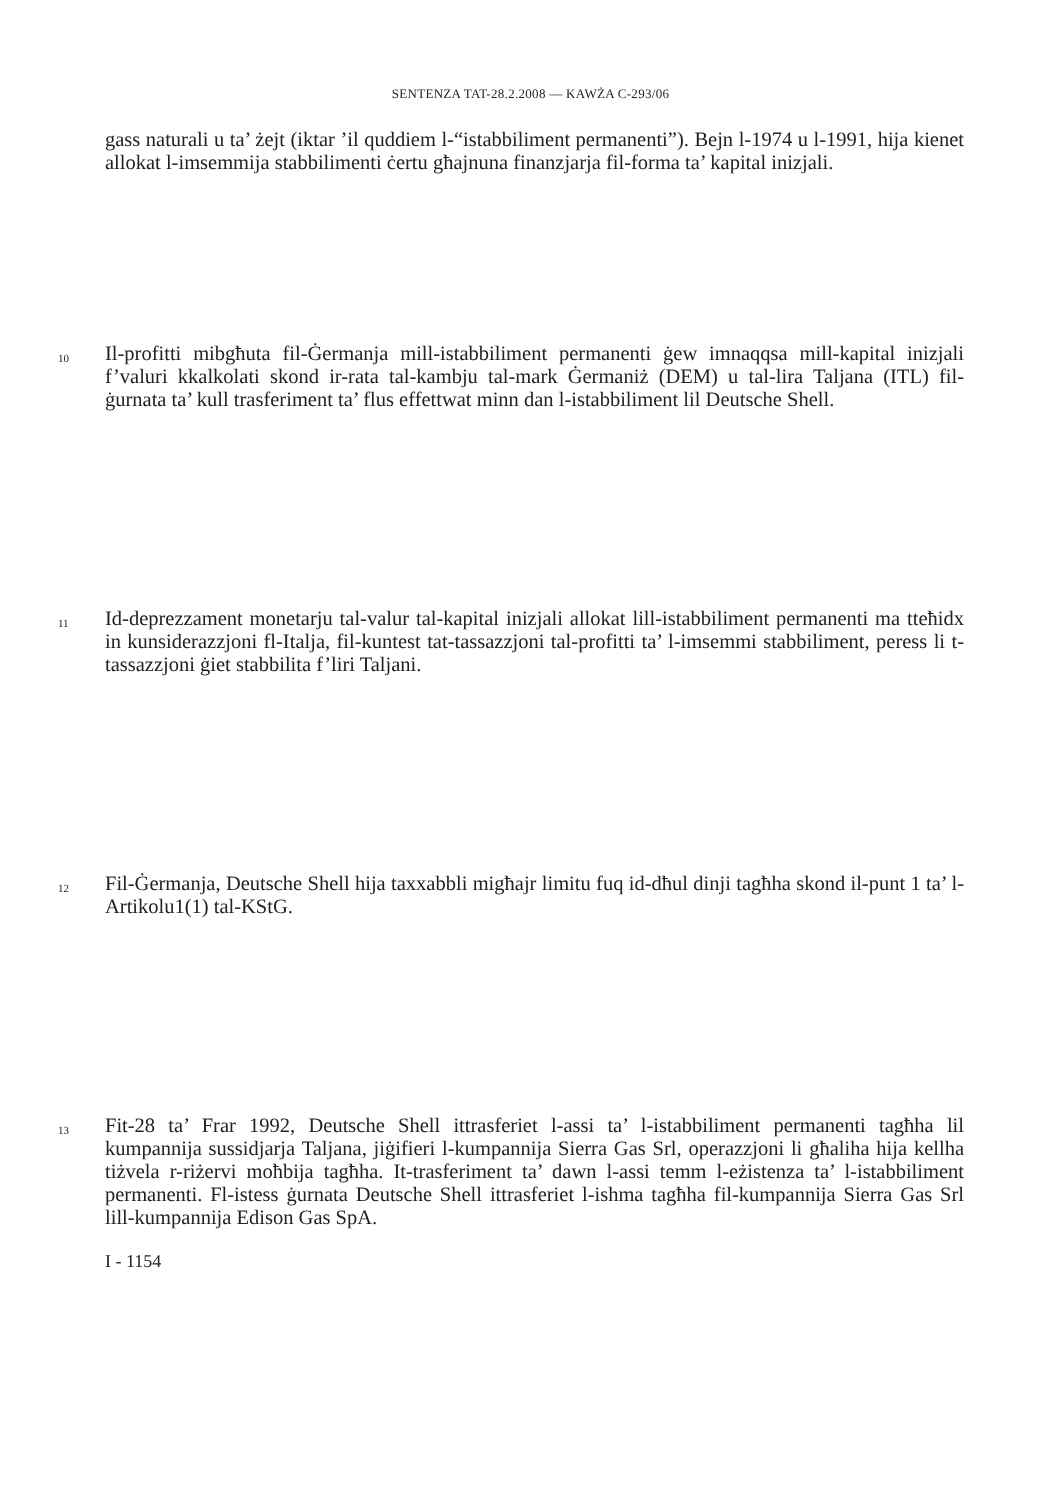SENTENZA TAT-28.2.2008 — KAWŻA C-293/06
gass naturali u ta’ żejt (iktar ’il quddiem l-“istabbiliment permanenti”). Bejn l-1974 u l-1991, hija kienet allokat l-imsemmija stabbilimenti ċertu għajnuna finanzjarja fil-forma ta’ kapital inizjali.
10
Il-profitti mibgħuta fil-Ġermanja mill-istabbiliment permanenti ġew imnaqqsa mill-kapital inizjali f’valuri kkalkolati skond ir-rata tal-kambju tal-mark Ġermaniż (DEM) u tal-lira Taljana (ITL) fil-ġurnata ta’ kull trasferiment ta’ flus effettwat minn dan l-istabbiliment lil Deutsche Shell.
11
Id-deprezzament monetarju tal-valur tal-kapital inizjali allokat lill-istabbiliment permanenti ma tteħidx in kunsiderazzjoni fl-Italja, fil-kuntest tat-tassazzjoni tal-profitti ta’ l-imsemmi stabbiliment, peress li t-tassazzjoni ġiet stabbilita f’liri Taljani.
12
Fil-Ġermanja, Deutsche Shell hija taxxabbli migħajr limitu fuq id-dħul dinji tagħha skond il-punt 1 ta’ l-Artikolu1(1) tal-KStG.
13
Fit-28 ta’ Frar 1992, Deutsche Shell ittrasferiet l-assi ta’ l-istabbiliment permanenti tagħha lil kumpannija sussidjarja Taljana, jiġifieri l-kumpannija Sierra Gas Srl, operazzjoni li għaliha hija kellha tiżvela r-riżervi moħbija tagħha. It-trasferiment ta’ dawn l-assi temm l-eżistenza ta’ l-istabbiliment permanenti. Fl-istess ġurnata Deutsche Shell ittrasferiet l-ishma tagħha fil-kumpannija Sierra Gas Srl lill-kumpannija Edison Gas SpA.
I - 1154